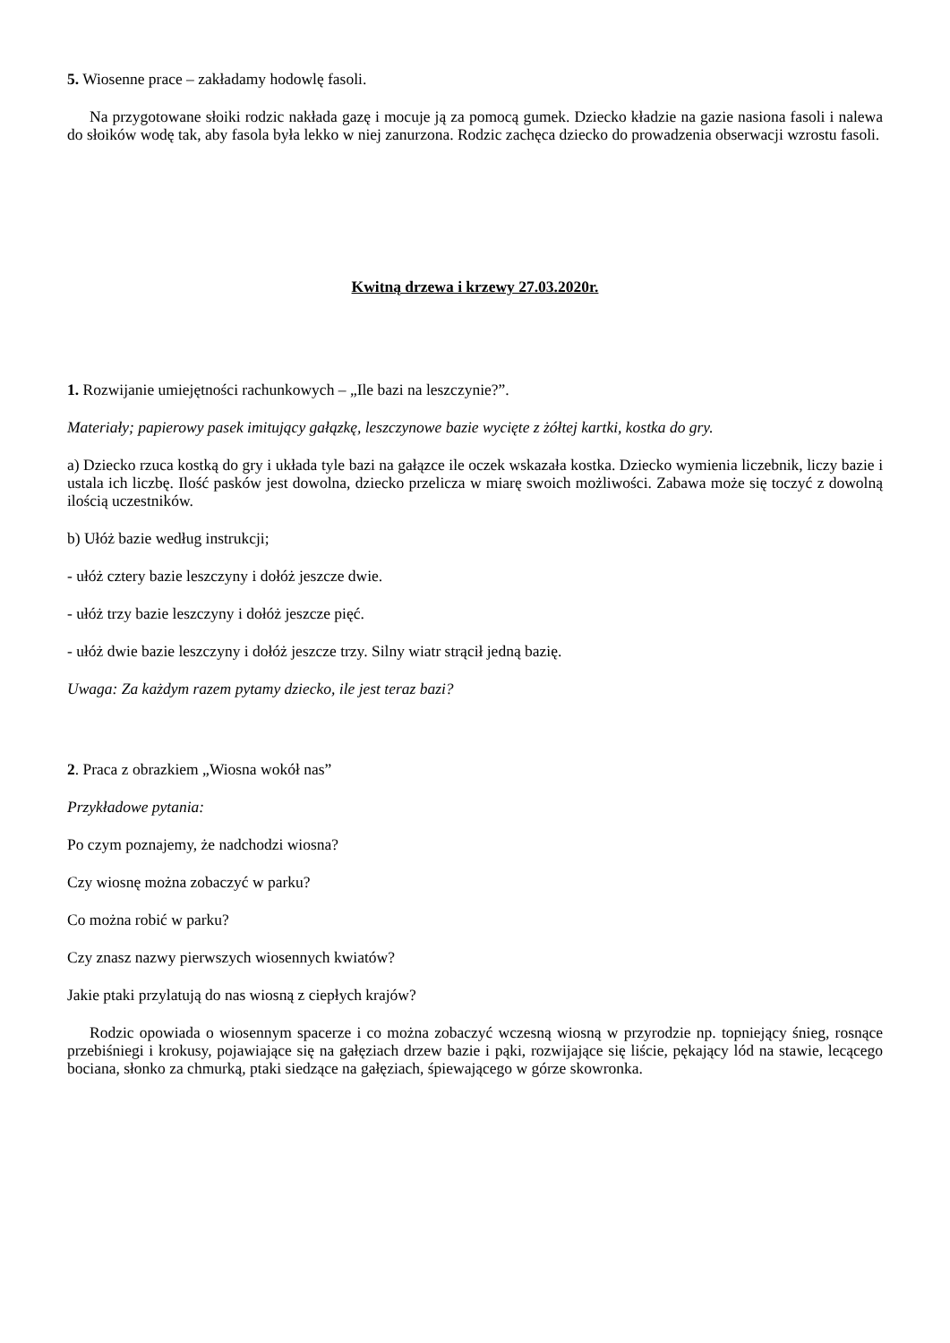5. Wiosenne prace – zakładamy hodowlę fasoli.
Na przygotowane słoiki rodzic nakłada gazę i mocuje ją za pomocą gumek. Dziecko kładzie na gazie nasiona fasoli i nalewa do słoików wodę tak, aby fasola była lekko w niej zanurzona. Rodzic zachęca dziecko do prowadzenia obserwacji wzrostu fasoli.
Kwitną drzewa i krzewy 27.03.2020r.
1. Rozwijanie umiejętności rachunkowych – „Ile bazi na leszczynie?”.
Materiały; papierowy pasek imitujący gałązkę, leszczynowe bazie wycięte z żółtej kartki, kostka do gry.
a) Dziecko rzuca kostką do gry i układa tyle bazi na gałązce ile oczek wskazała kostka. Dziecko wymienia liczebnik, liczy bazie i ustala ich liczbę. Ilość pasków jest dowolna, dziecko przelicza w miarę swoich możliwości. Zabawa może się toczyć z dowolną ilością uczestników.
b) Ułóż bazie według instrukcji;
- ułóż cztery bazie leszczyny i dołóż jeszcze dwie.
- ułóż trzy bazie leszczyny i dołóż jeszcze pięć.
- ułóż dwie bazie leszczyny i dołóż jeszcze trzy. Silny wiatr strącił jedną bazię.
Uwaga: Za każdym razem pytamy dziecko, ile jest teraz bazi?
2. Praca z obrazkiem „Wiosna wokół nas”
Przykładowe pytania:
Po czym poznajemy, że nadchodzi wiosna?
Czy wiosnę można zobaczyć w parku?
Co można robić w parku?
Czy znasz nazwy pierwszych wiosennych kwiatów?
Jakie ptaki przylatują do nas wiosną z ciepłych krajów?
Rodzic opowiada o wiosennym spacerze i co można zobaczyć wczesną wiosną w przyrodzie np. topniejący śnieg, rosnące przebiśniegi i krokusy, pojawiające się na gałęziach drzew bazie i pąki, rozwijające się liście, pękający lód na stawie, lecącego bociana, słonko za chmurką, ptaki siedzące na gałęziach, śpiewającego w górze skowronka.